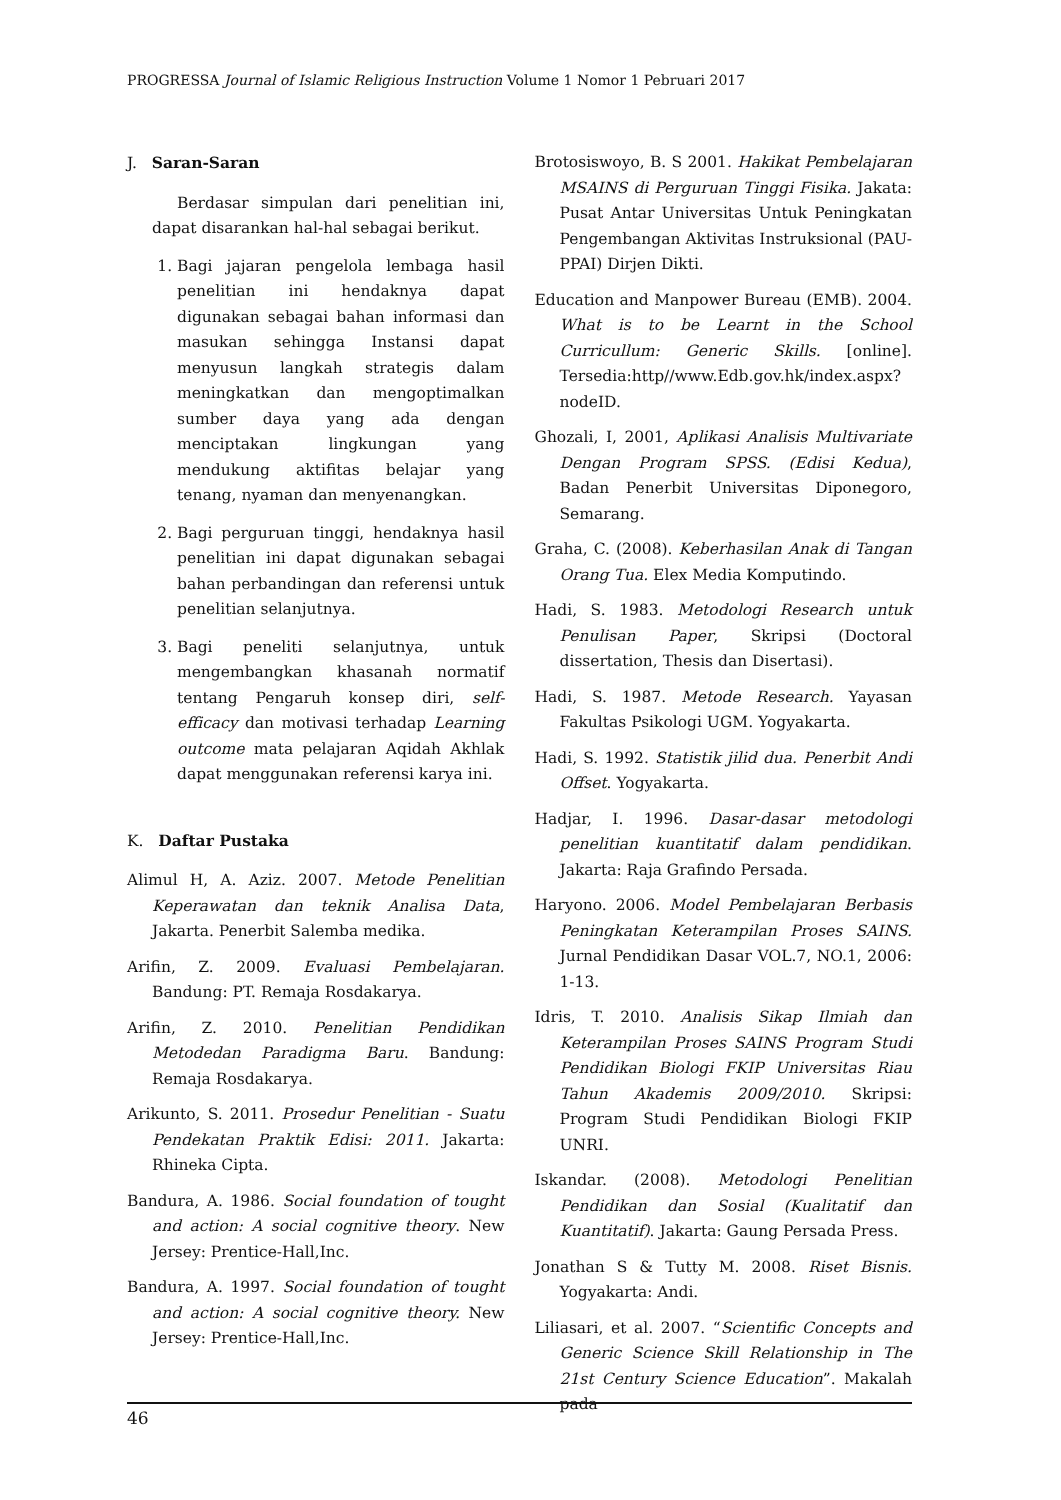PROGRESSA Journal of Islamic Religious Instruction Volume 1 Nomor 1 Pebruari 2017
J. Saran-Saran
Berdasar simpulan dari penelitian ini, dapat disarankan hal-hal sebagai berikut.
1. Bagi jajaran pengelola lembaga hasil penelitian ini hendaknya dapat digunakan sebagai bahan informasi dan masukan sehingga Instansi dapat menyusun langkah strategis dalam meningkatkan dan mengoptimalkan sumber daya yang ada dengan menciptakan lingkungan yang mendukung aktifitas belajar yang tenang, nyaman dan menyenangkan.
2. Bagi perguruan tinggi, hendaknya hasil penelitian ini dapat digunakan sebagai bahan perbandingan dan referensi untuk penelitian selanjutnya.
3. Bagi peneliti selanjutnya, untuk mengembangkan khasanah normatif tentang Pengaruh konsep diri, self-efficacy dan motivasi terhadap Learning outcome mata pelajaran Aqidah Akhlak dapat menggunakan referensi karya ini.
K. Daftar Pustaka
Alimul H, A. Aziz. 2007. Metode Penelitian Keperawatan dan teknik Analisa Data, Jakarta. Penerbit Salemba medika.
Arifin, Z. 2009. Evaluasi Pembelajaran. Bandung: PT. Remaja Rosdakarya.
Arifin, Z. 2010. Penelitian Pendidikan Metodedan Paradigma Baru. Bandung: Remaja Rosdakarya.
Arikunto, S. 2011. Prosedur Penelitian - Suatu Pendekatan Praktik Edisi: 2011. Jakarta: Rhineka Cipta.
Bandura, A. 1986. Social foundation of tought and action: A social cognitive theory. New Jersey: Prentice-Hall,Inc.
Bandura, A. 1997. Social foundation of tought and action: A social cognitive theory. New Jersey: Prentice-Hall,Inc.
Brotosiswoyo, B. S 2001. Hakikat Pembelajaran MSAINS di Perguruan Tinggi Fisika. Jakata: Pusat Antar Universitas Untuk Peningkatan Pengembangan Aktivitas Instruksional (PAU-PPAI) Dirjen Dikti.
Education and Manpower Bureau (EMB). 2004. What is to be Learnt in the School Curricullum: Generic Skills. [online]. Tersedia:http//www.Edb.gov.hk/index.aspx?nodeID.
Ghozali, I, 2001, Aplikasi Analisis Multivariate Dengan Program SPSS. (Edisi Kedua), Badan Penerbit Universitas Diponegoro, Semarang.
Graha, C. (2008). Keberhasilan Anak di Tangan Orang Tua. Elex Media Komputindo.
Hadi, S. 1983. Metodologi Research untuk Penulisan Paper, Skripsi (Doctoral dissertation, Thesis dan Disertasi).
Hadi, S. 1987. Metode Research. Yayasan Fakultas Psikologi UGM. Yogyakarta.
Hadi, S. 1992. Statistik jilid dua. Penerbit Andi Offset. Yogyakarta.
Hadjar, I. 1996. Dasar-dasar metodologi penelitian kuantitatif dalam pendidikan. Jakarta: Raja Grafindo Persada.
Haryono. 2006. Model Pembelajaran Berbasis Peningkatan Keterampilan Proses SAINS. Jurnal Pendidikan Dasar VOL.7, NO.1, 2006: 1-13.
Idris, T. 2010. Analisis Sikap Ilmiah dan Keterampilan Proses SAINS Program Studi Pendidikan Biologi FKIP Universitas Riau Tahun Akademis 2009/2010. Skripsi: Program Studi Pendidikan Biologi FKIP UNRI.
Iskandar. (2008). Metodologi Penelitian Pendidikan dan Sosial (Kualitatif dan Kuantitatif). Jakarta: Gaung Persada Press.
Jonathan S & Tutty M. 2008. Riset Bisnis. Yogyakarta: Andi.
Liliasari, et al. 2007. “Scientific Concepts and Generic Science Skill Relationship in The 21st Century Science Education”. Makalah pada
46